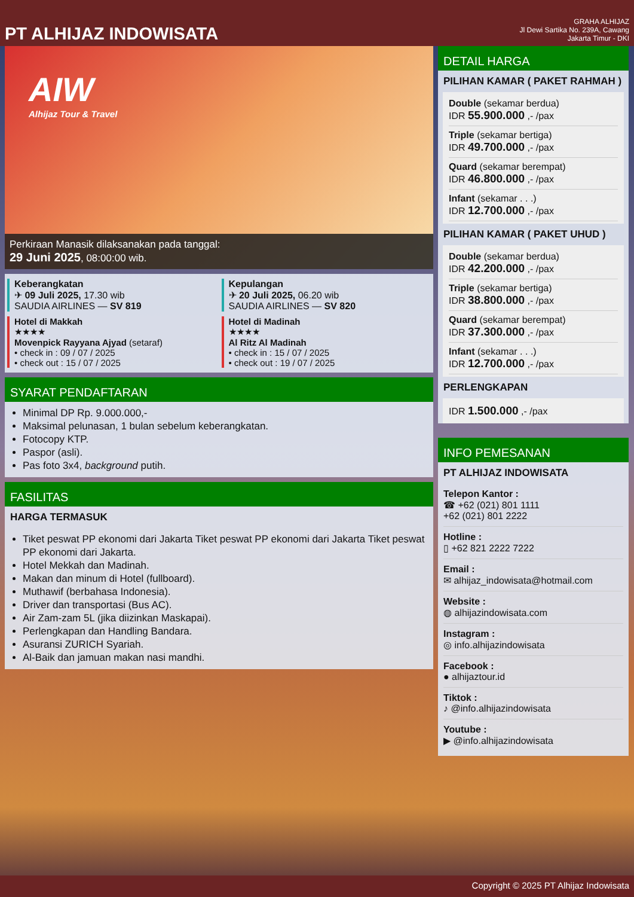PT ALHIJAZ INDOWISATA
GRAHA ALHIJAZ
Jl Dewi Sartika No. 239A, Cawang
Jakarta Timur - DKI
AIW
Alhijaz Tour & Travel
Perkiraan Manasik dilaksanakan pada tanggal:
29 Juni 2025, 08:00:00 wib.
Keberangkatan
✈ 09 Juli 2025, 17.30 wib
SAUDIA AIRLINES — SV 819
Hotel di Makkah
★★★★
Movenpick Rayyana Ajyad (setaraf)
• check in : 09 / 07 / 2025
• check out : 15 / 07 / 2025
Kepulangan
✈ 20 Juli 2025, 06.20 wib
SAUDIA AIRLINES — SV 820
Hotel di Madinah
★★★★
Al Ritz Al Madinah
• check in : 15 / 07 / 2025
• check out : 19 / 07 / 2025
SYARAT PENDAFTARAN
Minimal DP Rp. 9.000.000,-
Maksimal pelunasan, 1 bulan sebelum keberangkatan.
Fotocopy KTP.
Paspor (asli).
Pas foto 3x4, background putih.
FASILITAS
HARGA TERMASUK
Tiket peswat PP ekonomi dari Jakarta Tiket peswat PP ekonomi dari Jakarta Tiket peswat PP ekonomi dari Jakarta.
Hotel Mekkah dan Madinah.
Makan dan minum di Hotel (fullboard).
Muthawif (berbahasa Indonesia).
Driver dan transportasi (Bus AC).
Air Zam-zam 5L (jika diizinkan Maskapai).
Perlengkapan dan Handling Bandara.
Asuransi ZURICH Syariah.
Al-Baik dan jamuan makan nasi mandhi.
DETAIL HARGA
PILIHAN KAMAR ( PAKET RAHMAH )
Double (sekamar berdua)
IDR 55.900.000 ,- /pax
Triple (sekamar bertiga)
IDR 49.700.000 ,- /pax
Quard (sekamar berempat)
IDR 46.800.000 ,- /pax
Infant (sekamar . . .)
IDR 12.700.000 ,- /pax
PILIHAN KAMAR ( PAKET UHUD )
Double (sekamar berdua)
IDR 42.200.000 ,- /pax
Triple (sekamar bertiga)
IDR 38.800.000 ,- /pax
Quard (sekamar berempat)
IDR 37.300.000 ,- /pax
Infant (sekamar . . .)
IDR 12.700.000 ,- /pax
PERLENGKAPAN
IDR 1.500.000 ,- /pax
INFO PEMESANAN
PT ALHIJAZ INDOWISATA
Telepon Kantor :
☎ +62 (021) 801 1111
+62 (021) 801 2222
Hotline :
▯ +62 821 2222 7222
Email :
✉ alhijaz_indowisata@hotmail.com
Website :
◍ alhijazindowisata.com
Instagram :
◎ info.alhijazindowisata
Facebook :
● alhijaztour.id
Tiktok :
♪ @info.alhijazindowisata
Youtube :
▶ @info.alhijazindowisata
Copyright © 2025 PT Alhijaz Indowisata